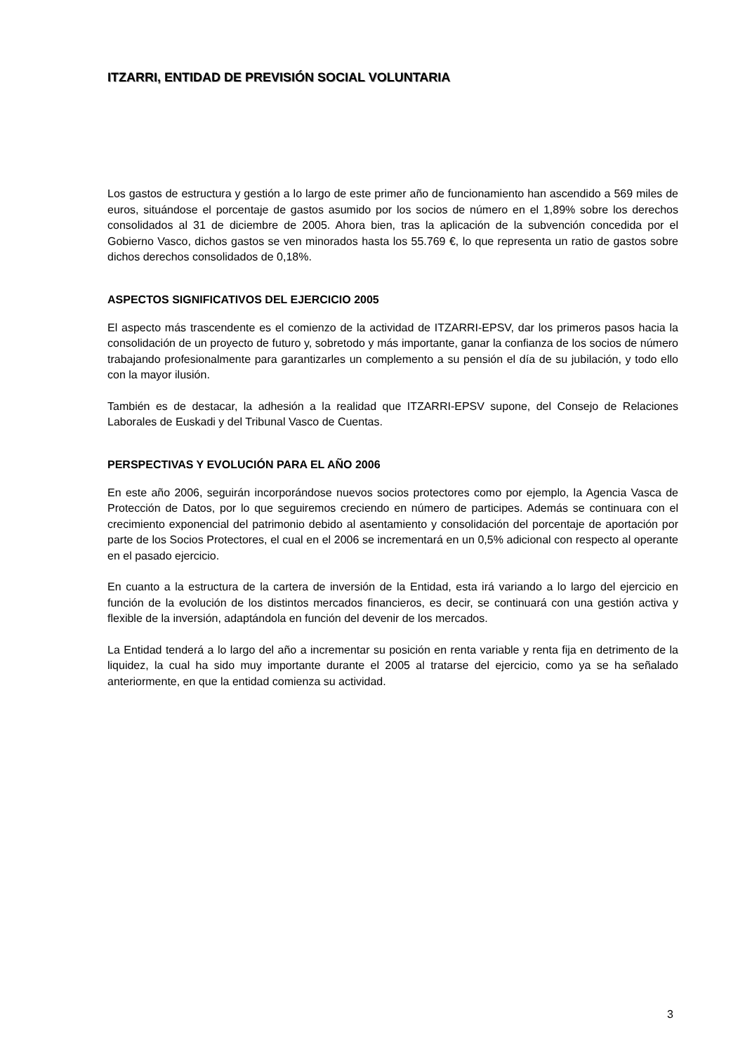ITZARRI, ENTIDAD DE PREVISIÓN SOCIAL VOLUNTARIA
Los gastos de estructura y gestión a lo largo de este primer año de funcionamiento han ascendido a 569 miles de euros, situándose el porcentaje de gastos asumido por los socios de número en el 1,89% sobre los derechos consolidados al 31 de diciembre de 2005. Ahora bien, tras la aplicación de la subvención concedida por el Gobierno Vasco, dichos gastos se ven minorados hasta los 55.769 €, lo que representa un ratio de gastos sobre dichos derechos consolidados de 0,18%.
ASPECTOS SIGNIFICATIVOS DEL EJERCICIO 2005
El aspecto más trascendente es el comienzo de la actividad de ITZARRI-EPSV, dar los primeros pasos hacia la consolidación de un proyecto de futuro y, sobretodo y más importante, ganar la confianza de los socios de número trabajando profesionalmente para garantizarles un complemento a su pensión el día de su jubilación, y todo ello con la mayor ilusión.
También es de destacar, la adhesión a la realidad que ITZARRI-EPSV supone, del Consejo de Relaciones Laborales de Euskadi y del Tribunal Vasco de Cuentas.
PERSPECTIVAS Y EVOLUCIÓN PARA EL AÑO 2006
En este año 2006, seguirán incorporándose nuevos socios protectores como por ejemplo, la Agencia Vasca de Protección de Datos, por lo que seguiremos creciendo en número de participes. Además se continuara con el crecimiento exponencial del patrimonio debido al asentamiento y consolidación del porcentaje de aportación por parte de los Socios Protectores, el cual en el 2006 se incrementará en un 0,5% adicional con respecto al operante en el pasado ejercicio.
En cuanto a la estructura de la cartera de inversión de la Entidad, esta irá variando a lo largo del ejercicio en función de la evolución de los distintos mercados financieros, es decir, se continuará con una gestión activa y flexible de la inversión, adaptándola en función del devenir de los mercados.
La Entidad tenderá a lo largo del año a incrementar su posición en renta variable y renta fija en detrimento de la liquidez, la cual ha sido muy importante durante el 2005 al tratarse del ejercicio, como ya se ha señalado anteriormente, en que la entidad comienza su actividad.
3